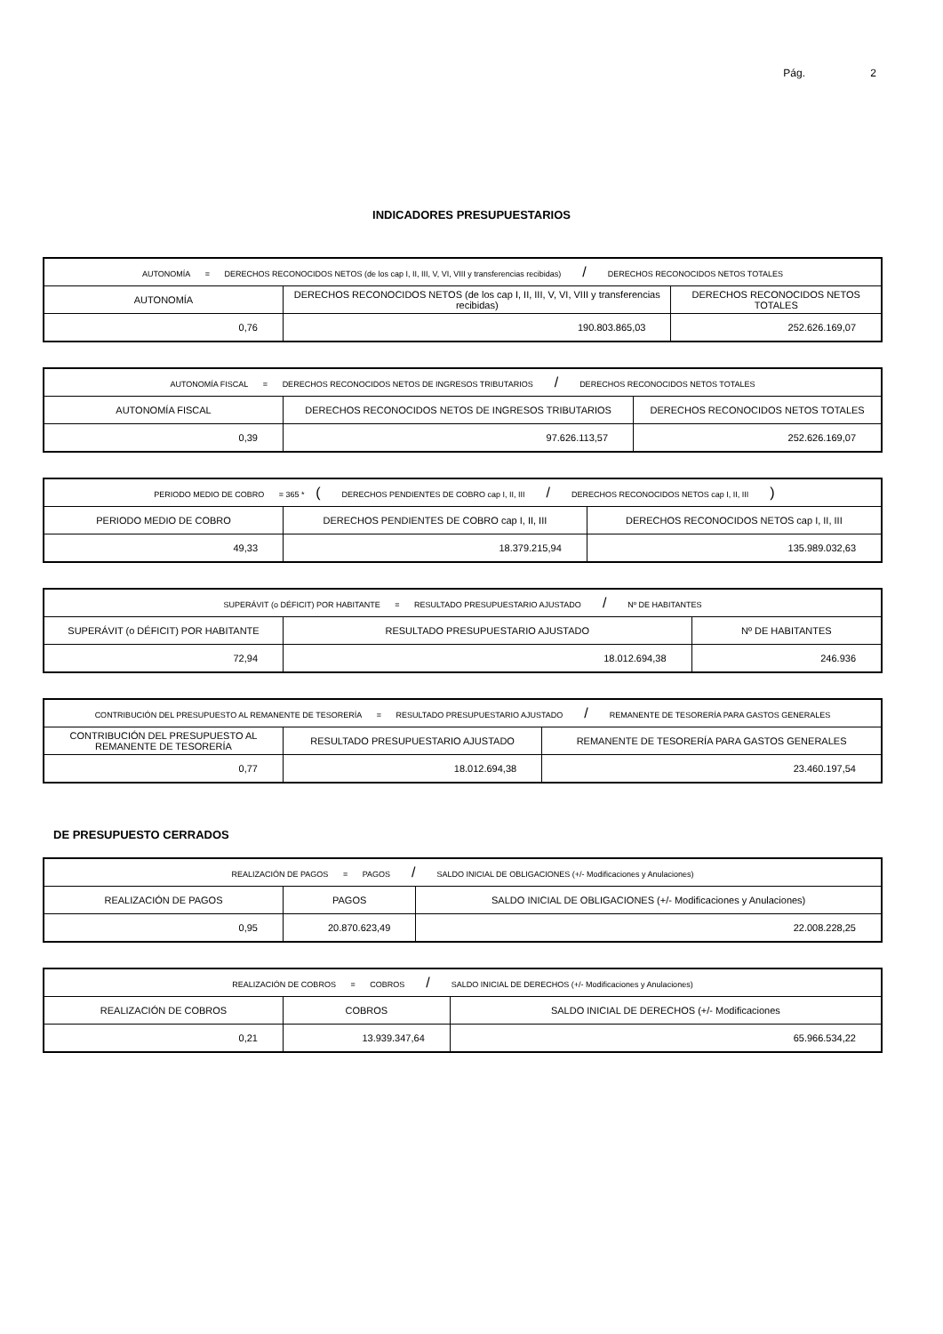Pág. 2
INDICADORES PRESUPUESTARIOS
| AUTONOMÍA = DERECHOS RECONOCIDOS NETOS (de los cap I, II, III, V, VI, VIII y transferencias recibidas) / DERECHOS RECONOCIDOS NETOS TOTALES | | |
| AUTONOMÍA | DERECHOS RECONOCIDOS NETOS (de los cap I, II, III, V, VI, VIII y transferencias recibidas) | DERECHOS RECONOCIDOS NETOS TOTALES |
| 0,76 | 190.803.865,03 | 252.626.169,07 |
| AUTONOMÍA FISCAL = DERECHOS RECONOCIDOS NETOS DE INGRESOS TRIBUTARIOS / DERECHOS RECONOCIDOS NETOS TOTALES | | |
| AUTONOMÍA FISCAL | DERECHOS RECONOCIDOS NETOS DE INGRESOS TRIBUTARIOS | DERECHOS RECONOCIDOS NETOS TOTALES |
| 0,39 | 97.626.113,57 | 252.626.169,07 |
| PERIODO MEDIO DE COBRO = 365 * ( DERECHOS PENDIENTES DE COBRO cap I, II, III / DERECHOS RECONOCIDOS NETOS cap I, II, III ) | | |
| PERIODO MEDIO DE COBRO | DERECHOS PENDIENTES DE COBRO cap I, II, III | DERECHOS RECONOCIDOS NETOS cap I, II, III |
| 49,33 | 18.379.215,94 | 135.989.032,63 |
| SUPERÁVIT (o DÉFICIT) POR HABITANTE = RESULTADO PRESUPUESTARIO AJUSTADO / Nº DE HABITANTES | | |
| SUPERÁVIT (o DÉFICIT) POR HABITANTE | RESULTADO PRESUPUESTARIO AJUSTADO | Nº DE HABITANTES |
| 72,94 | 18.012.694,38 | 246.936 |
| CONTRIBUCIÓN DEL PRESUPUESTO AL REMANENTE DE TESORERÍA = RESULTADO PRESUPUESTARIO AJUSTADO / REMANENTE DE TESORERÍA PARA GASTOS GENERALES | | |
| CONTRIBUCIÓN DEL PRESUPUESTO AL REMANENTE DE TESORERÍA | RESULTADO PRESUPUESTARIO AJUSTADO | REMANENTE DE TESORERÍA PARA GASTOS GENERALES |
| 0,77 | 18.012.694,38 | 23.460.197,54 |
DE PRESUPUESTO CERRADOS
| REALIZACIÓN DE PAGOS = PAGOS / SALDO INICIAL DE OBLIGACIONES (+/- Modificaciones y Anulaciones) | | |
| REALIZACIÓN DE PAGOS | PAGOS | SALDO INICIAL DE OBLIGACIONES (+/- Modificaciones y Anulaciones) |
| 0,95 | 20.870.623,49 | 22.008.228,25 |
| REALIZACIÓN DE COBROS = COBROS / SALDO INICIAL DE DERECHOS (+/- Modificaciones y Anulaciones) | | |
| REALIZACIÓN DE COBROS | COBROS | SALDO INICIAL DE DERECHOS (+/- Modificaciones |
| 0,21 | 13.939.347,64 | 65.966.534,22 |